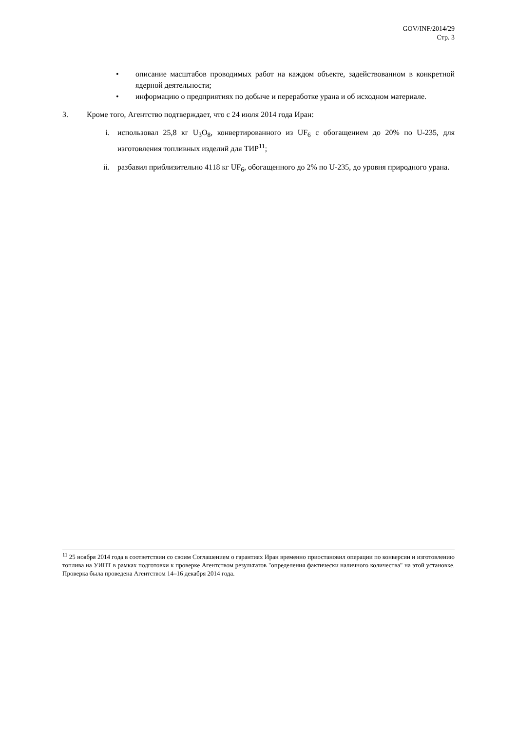GOV/INF/2014/29
Стр. 3
• описание масштабов проводимых работ на каждом объекте, задействованном в конкретной ядерной деятельности;
• информацию о предприятиях по добыче и переработке урана и об исходном материале.
3. Кроме того, Агентство подтверждает, что с 24 июля 2014 года Иран:
i. использовал 25,8 кг U<sub>3</sub>O<sub>8</sub>, конвертированного из UF<sub>6</sub> с обогащением до 20% по U-235, для изготовления топливных изделий для ТИР<sup>11</sup>;
ii. разбавил приблизительно 4118 кг UF<sub>6</sub>, обогащенного до 2% по U-235, до уровня природного урана.
<sup>11</sup> 25 ноября 2014 года в соответствии со своим Соглашением о гарантиях Иран временно приостановил операции по конверсии и изготовлению топлива на УИПТ в рамках подготовки к проверке Агентством результатов "определения фактически наличного количества" на этой установке. Проверка была проведена Агентством 14–16 декабря 2014 года.